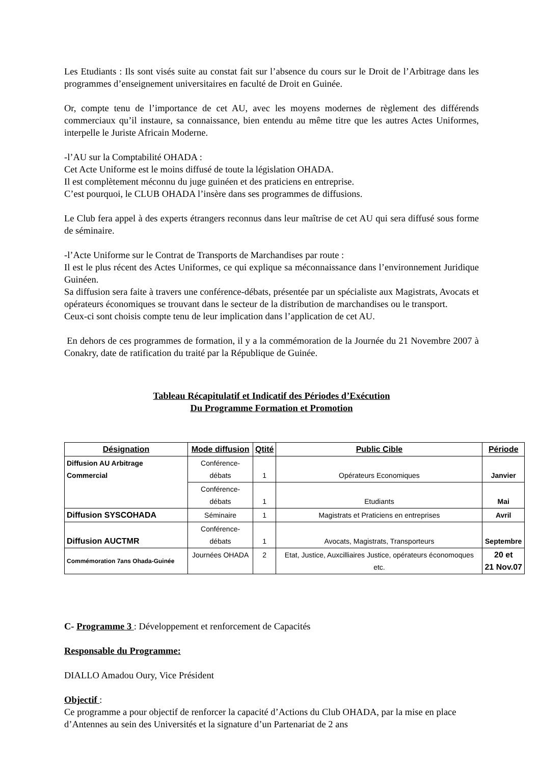Les Etudiants : Ils sont visés suite au constat fait sur l’absence du cours sur le Droit de l’Arbitrage dans les programmes d’enseignement universitaires en faculté de Droit en Guinée.
Or, compte tenu de l’importance de cet AU, avec les moyens modernes de règlement des différends commerciaux qu’il instaure, sa connaissance, bien entendu au même titre que les autres Actes Uniformes, interpelle le Juriste Africain Moderne.
-l’AU sur la Comptabilité OHADA :
Cet Acte Uniforme est le moins diffusé de toute la législation OHADA.
Il est complètement méconnu du juge guinéen et des praticiens en entreprise.
C’est pourquoi, le CLUB OHADA l’insère dans ses programmes de diffusions.
Le Club fera appel à des experts étrangers reconnus dans leur maîtrise de cet AU qui sera diffusé sous forme de séminaire.
-l’Acte Uniforme sur le Contrat de Transports de Marchandises par route :
Il est le plus récent des Actes Uniformes, ce qui explique sa méconnaissance dans l’environnement Juridique Guinéen.
Sa diffusion sera faite à travers une conférence-débats, présentée par un spécialiste aux Magistrats, Avocats et opérateurs économiques se trouvant dans le secteur de la distribution de marchandises ou le transport.
Ceux-ci sont choisis compte tenu de leur implication dans l’application de cet AU.
En dehors de ces programmes de formation, il y a la commémoration de la Journée du 21 Novembre 2007 à Conakry, date de ratification du traité par la République de Guinée.
Tableau Récapitulatif et Indicatif des Périodes d’Exécution
Du Programme Formation et Promotion
| Désignation | Mode diffusion | Qtité | Public Cible | Période |
| --- | --- | --- | --- | --- |
| Diffusion AU Arbitrage Commercial | Conférence-débats | 1 | Opérateurs Economiques | Janvier |
| | Conférence-débats | 1 | Etudiants | Mai |
| Diffusion SYSCOHADA | Séminaire | 1 | Magistrats et Praticiens en entreprises | Avril |
| Diffusion AUCTMR | Conférence-débats | 1 | Avocats, Magistrats, Transporteurs | Septembre |
| Commémoration 7ans Ohada-Guinée | Journées OHADA | 2 | Etat, Justice, Auxcilliaires Justice, opérateurs économoques etc. | 20 et 21 Nov.07 |
C- Programme 3 : Développement et renforcement de Capacités
Responsable du Programme:
DIALLO Amadou Oury, Vice Président
Objectif :
Ce programme a pour objectif de renforcer la capacité d’Actions du Club OHADA, par la mise en place d’Antennes au sein des Universités et la signature d’un Partenariat de 2 ans